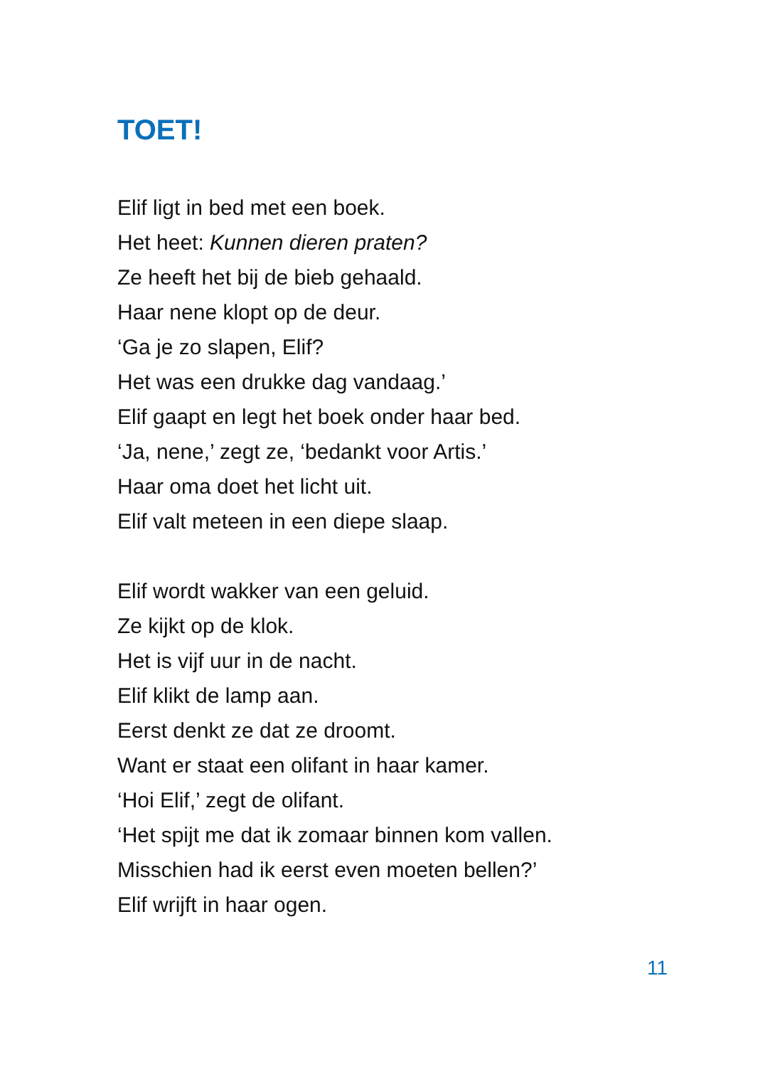TOET!
Elif ligt in bed met een boek.
Het heet: Kunnen dieren praten?
Ze heeft het bij de bieb gehaald.
Haar nene klopt op de deur.
‘Ga je zo slapen, Elif?
Het was een drukke dag vandaag.’
Elif gaapt en legt het boek onder haar bed.
‘Ja, nene,’ zegt ze, ‘bedankt voor Artis.’
Haar oma doet het licht uit.
Elif valt meteen in een diepe slaap.
Elif wordt wakker van een geluid.
Ze kijkt op de klok.
Het is vijf uur in de nacht.
Elif klikt de lamp aan.
Eerst denkt ze dat ze droomt.
Want er staat een olifant in haar kamer.
‘Hoi Elif,’ zegt de olifant.
‘Het spijt me dat ik zomaar binnen kom vallen.
Misschien had ik eerst even moeten bellen?’
Elif wrijft in haar ogen.
11